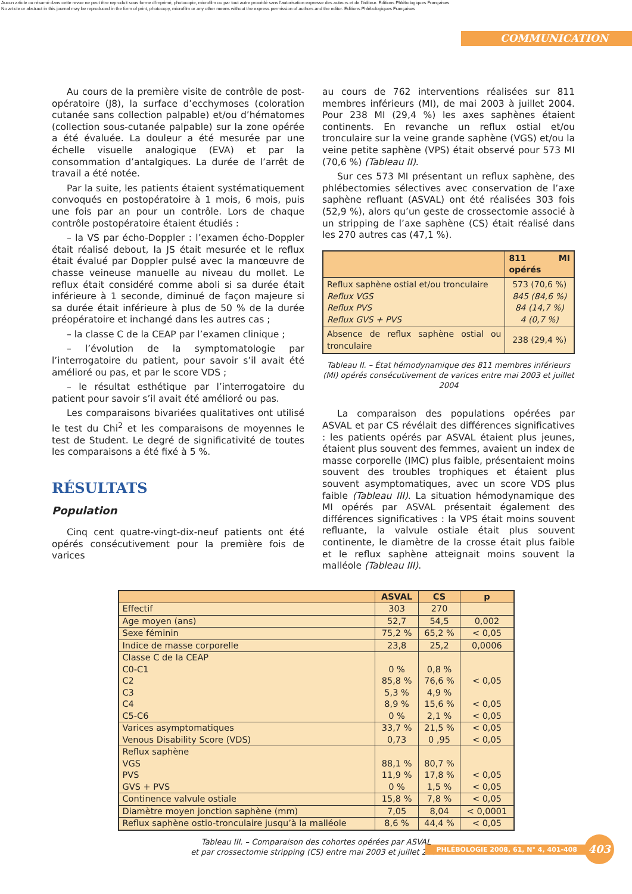Aucun article ou résumé dans cette revue ne peut être reproduit sous forme d'imprimé, photocopie, microfilm ou par tout autre procédé sans l'autorisation expresse des auteurs et de l'éditeur. Editions Phlébologiques Françaises
No article or abstract in this journal may be reproduced in the form of print, photocopy, microfilm or any other means without the express permission of authors and the editor. Editions Phlébologiques Françaises
COMMUNICATION
Au cours de la première visite de contrôle de post-opératoire (J8), la surface d’ecchymoses (coloration cutanée sans collection palpable) et/ou d’hématomes (collection sous-cutanée palpable) sur la zone opérée a été évaluée. La douleur a été mesurée par une échelle visuelle analogique (EVA) et par la consommation d’antalgiques. La durée de l’arrêt de travail a été notée.
Par la suite, les patients étaient systématiquement convoqués en postopératoire à 1 mois, 6 mois, puis une fois par an pour un contrôle. Lors de chaque contrôle postopératoire étaient étudiés :
– la VS par écho-Doppler : l’examen écho-Doppler était réalisé debout, la JS était mesurée et le reflux était évalué par Doppler pulsé avec la manœuvre de chasse veineuse manuelle au niveau du mollet. Le reflux était considéré comme aboli si sa durée était inférieure à 1 seconde, diminué de façon majeure si sa durée était inférieure à plus de 50 % de la durée préopératoire et inchangé dans les autres cas ;
– la classe C de la CEAP par l’examen clinique ;
– l’évolution de la symptomatologie par l’interrogatoire du patient, pour savoir s’il avait été amélioré ou pas, et par le score VDS ;
– le résultat esthétique par l’interrogatoire du patient pour savoir s’il avait été amélioré ou pas.
Les comparaisons bivariées qualitatives ont utilisé le test du Chi<sup>2</sup> et les comparaisons de moyennes le test de Student. Le degré de significativité de toutes les comparaisons a été fixé à 5 %.
RÉSULTATS
Population
Cinq cent quatre-vingt-dix-neuf patients ont été opérés consécutivement pour la première fois de varices
au cours de 762 interventions réalisées sur 811 membres inférieurs (MI), de mai 2003 à juillet 2004. Pour 238 MI (29,4 %) les axes saphènes étaient continents. En revanche un reflux ostial et/ou tronculaire sur la veine grande saphène (VGS) et/ou la veine petite saphène (VPS) était observé pour 573 MI (70,6 %) (Tableau II).
Sur ces 573 MI présentant un reflux saphène, des phlébectomies sélectives avec conservation de l’axe saphène refluant (ASVAL) ont été réalisées 303 fois (52,9 %), alors qu’un geste de crossectomie associé à un stripping de l’axe saphène (CS) était réalisé dans les 270 autres cas (47,1 %).
| | 811 MI opérés |
| --- | --- |
| Reflux saphène ostial et/ou tronculaire Reflux VGS Reflux PVS Reflux GVS + PVS | 573 (70,6 %) 845 (84,6 %) 84 (14,7 %) 4 (0,7 %) |
| Absence de reflux saphène ostial ou tronculaire | 238 (29,4 %) |
Tableau II. – État hémodynamique des 811 membres inférieurs (MI) opérés consécutivement de varices entre mai 2003 et juillet 2004
La comparaison des populations opérées par ASVAL et par CS révélait des différences significatives : les patients opérés par ASVAL étaient plus jeunes, étaient plus souvent des femmes, avaient un index de masse corporelle (IMC) plus faible, présentaient moins souvent des troubles trophiques et étaient plus souvent asymptomatiques, avec un score VDS plus faible (Tableau III). La situation hémodynamique des MI opérés par ASVAL présentait également des différences significatives : la VPS était moins souvent refluante, la valvule ostiale était plus souvent continente, le diamètre de la crosse était plus faible et le reflux saphène atteignait moins souvent la malléole (Tableau III).
| | ASVAL | CS | p |
| --- | --- | --- | --- |
| Effectif | 303 | 270 | |
| Age moyen (ans) | 52,7 | 54,5 | 0,002 |
| Sexe féminin | 75,2 % | 65,2 % | < 0,05 |
| Indice de masse corporelle | 23,8 | 25,2 | 0,0006 |
| Classe C de la CEAP | | | |
| C0-C1 | 0 % | 0,8 % | |
| C2 | 85,8 % | 76,6 % | < 0,05 |
| C3 | 5,3 % | 4,9 % | |
| C4 | 8,9 % | 15,6 % | < 0,05 |
| C5-C6 | 0 % | 2,1 % | < 0,05 |
| Varices asymptomatiques | 33,7 % | 21,5 % | < 0,05 |
| Venous Disability Score (VDS) | 0,73 | 0 ,95 | < 0,05 |
| Reflux saphène | | | |
| VGS | 88,1 % | 80,7 % | |
| PVS | 11,9 % | 17,8 % | < 0,05 |
| GVS + PVS | 0 % | 1,5 % | < 0,05 |
| Continence valvule ostiale | 15,8 % | 7,8 % | < 0,05 |
| Diamètre moyen jonction saphène (mm) | 7,05 | 8,04 | < 0,0001 |
| Reflux saphène ostio-tronculaire jusqu’à la malléole | 8,6 % | 44,4 % | < 0,05 |
Tableau III. – Comparaison des cohortes opérées par ASVAL
et par crossectomie stripping (CS) entre mai 2003 et juillet 2004
PHLÉBOLOGIE 2008, 61, N° 4, 401-408 403